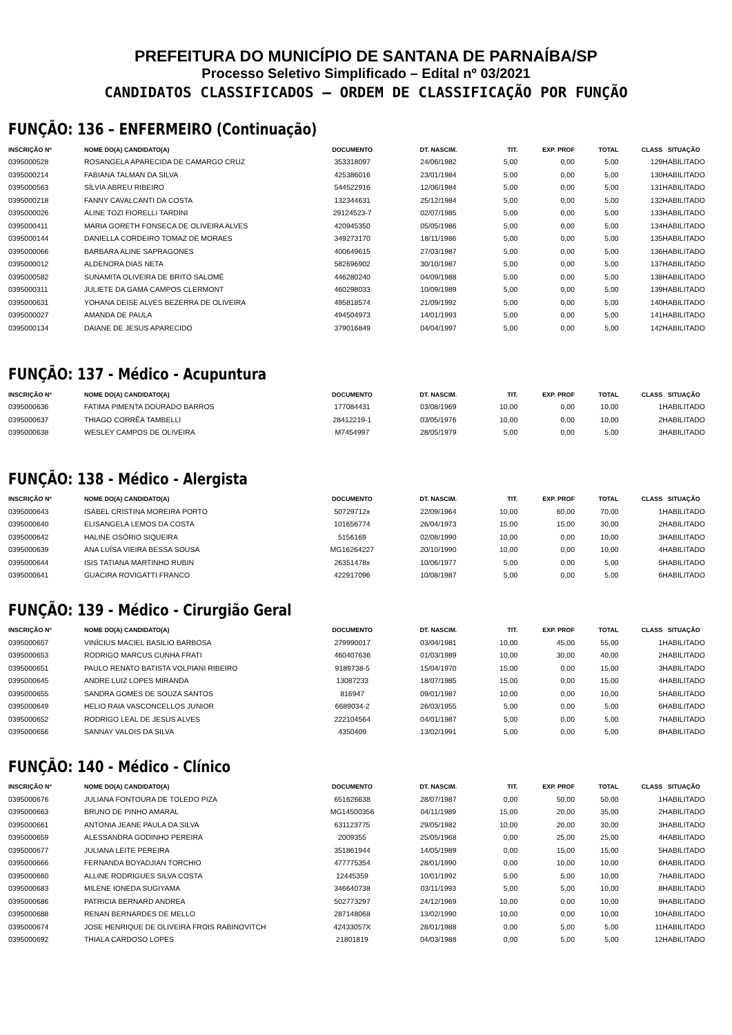PREFEITURA DO MUNICÍPIO DE SANTANA DE PARNAÍBA/SP
Processo Seletivo Simplificado – Edital nº 03/2021
CANDIDATOS CLASSIFICADOS – ORDEM DE CLASSIFICAÇÃO POR FUNÇÃO
FUNÇÃO: 136 – ENFERMEIRO (Continuação)
| INSCRIÇÃO Nº | NOME DO(A) CANDIDATO(A) | DOCUMENTO | DT. NASCIM. | TIT. | EXP. PROF | TOTAL | CLASS | SITUAÇÃO |
| --- | --- | --- | --- | --- | --- | --- | --- | --- |
| 0395000528 | ROSANGELA APARECIDA DE CAMARGO CRUZ | 353318097 | 24/06/1982 | 5,00 | 0,00 | 5,00 | 129 | HABILITADO |
| 0395000214 | FABIANA TALMAN DA SILVA | 425386016 | 23/01/1984 | 5,00 | 0,00 | 5,00 | 130 | HABILITADO |
| 0395000563 | SÍLVIA ABREU RIBEIRO | 544522916 | 12/06/1984 | 5,00 | 0,00 | 5,00 | 131 | HABILITADO |
| 0395000218 | FANNY CAVALCANTI DA COSTA | 132344631 | 25/12/1984 | 5,00 | 0,00 | 5,00 | 132 | HABILITADO |
| 0395000026 | ALINE TOZI FIORELLI TARDINI | 29124523-7 | 02/07/1985 | 5,00 | 0,00 | 5,00 | 133 | HABILITADO |
| 0395000411 | MARIA GORETH FONSECA DE OLIVEIRA ALVES | 420945350 | 05/05/1986 | 5,00 | 0,00 | 5,00 | 134 | HABILITADO |
| 0395000144 | DANIELLA CORDEIRO TOMAZ DE MORAES | 349273170 | 18/11/1986 | 5,00 | 0,00 | 5,00 | 135 | HABILITADO |
| 0395000066 | BARBARA ALINE SAPRAGONES | 400649615 | 27/03/1987 | 5,00 | 0,00 | 5,00 | 136 | HABILITADO |
| 0395000012 | ALDENORA DIAS NETA | 582696902 | 30/10/1987 | 5,00 | 0,00 | 5,00 | 137 | HABILITADO |
| 0395000582 | SUNAMITA OLIVEIRA DE BRITO SALOMÉ | 446280240 | 04/09/1988 | 5,00 | 0,00 | 5,00 | 138 | HABILITADO |
| 0395000311 | JULIETE DA GAMA CAMPOS CLERMONT | 460298033 | 10/09/1989 | 5,00 | 0,00 | 5,00 | 139 | HABILITADO |
| 0395000631 | YOHANA DEISE ALVES BEZERRA DE OLIVEIRA | 495818574 | 21/09/1992 | 5,00 | 0,00 | 5,00 | 140 | HABILITADO |
| 0395000027 | AMANDA DE PAULA | 494504973 | 14/01/1993 | 5,00 | 0,00 | 5,00 | 141 | HABILITADO |
| 0395000134 | DAIANE DE JESUS APARECIDO | 379016849 | 04/04/1997 | 5,00 | 0,00 | 5,00 | 142 | HABILITADO |
FUNÇÃO: 137 - Médico - Acupuntura
| INSCRIÇÃO Nº | NOME DO(A) CANDIDATO(A) | DOCUMENTO | DT. NASCIM. | TIT. | EXP. PROF | TOTAL | CLASS | SITUAÇÃO |
| --- | --- | --- | --- | --- | --- | --- | --- | --- |
| 0395000636 | FATIMA PIMENTA DOURADO BARROS | 177084431 | 03/08/1969 | 10,00 | 0,00 | 10,00 | 1 | HABILITADO |
| 0395000637 | THIAGO CORRÊA TAMBELLI | 28412219-1 | 03/05/1976 | 10,00 | 0,00 | 10,00 | 2 | HABILITADO |
| 0395000638 | WESLEY CAMPOS DE OLIVEIRA | M7454997 | 28/05/1979 | 5,00 | 0,00 | 5,00 | 3 | HABILITADO |
FUNÇÃO: 138 - Médico - Alergista
| INSCRIÇÃO Nº | NOME DO(A) CANDIDATO(A) | DOCUMENTO | DT. NASCIM. | TIT. | EXP. PROF | TOTAL | CLASS | SITUAÇÃO |
| --- | --- | --- | --- | --- | --- | --- | --- | --- |
| 0395000643 | ISABEL CRISTINA MOREIRA PORTO | 50729712x | 22/09/1964 | 10,00 | 60,00 | 70,00 | 1 | HABILITADO |
| 0395000640 | ELISANGELA LEMOS DA COSTA | 101656774 | 26/04/1973 | 15,00 | 15,00 | 30,00 | 2 | HABILITADO |
| 0395000642 | HALINE OSÓRIO SIQUEIRA | 5156169 | 02/08/1990 | 10,00 | 0,00 | 10,00 | 3 | HABILITADO |
| 0395000639 | ANA LUÍSA VIEIRA BESSA SOUSA | MG16264227 | 20/10/1990 | 10,00 | 0,00 | 10,00 | 4 | HABILITADO |
| 0395000644 | ISIS TATIANA MARTINHO RUBIN | 26351478x | 10/06/1977 | 5,00 | 0,00 | 5,00 | 5 | HABILITADO |
| 0395000641 | GUACIRA ROVIGATTI FRANCO | 422917096 | 10/08/1987 | 5,00 | 0,00 | 5,00 | 6 | HABILITADO |
FUNÇÃO: 139 - Médico - Cirurgião Geral
| INSCRIÇÃO Nº | NOME DO(A) CANDIDATO(A) | DOCUMENTO | DT. NASCIM. | TIT. | EXP. PROF | TOTAL | CLASS | SITUAÇÃO |
| --- | --- | --- | --- | --- | --- | --- | --- | --- |
| 0395000657 | VINÍCIUS MACIEL BASILIO BARBOSA | 279990017 | 03/04/1981 | 10,00 | 45,00 | 55,00 | 1 | HABILITADO |
| 0395000653 | RODRIGO MARCUS CUNHA FRATI | 460407636 | 01/03/1989 | 10,00 | 30,00 | 40,00 | 2 | HABILITADO |
| 0395000651 | PAULO RENATO BATISTA VOLPIANI RIBEIRO | 9189738-5 | 15/04/1970 | 15,00 | 0,00 | 15,00 | 3 | HABILITADO |
| 0395000645 | ANDRE LUIZ LOPES MIRANDA | 13087233 | 18/07/1985 | 15,00 | 0,00 | 15,00 | 4 | HABILITADO |
| 0395000655 | SANDRA GOMES DE SOUZA SANTOS | 816947 | 09/01/1987 | 10,00 | 0,00 | 10,00 | 5 | HABILITADO |
| 0395000649 | HELIO RAIA VASCONCELLOS JUNIOR | 6689034-2 | 26/03/1955 | 5,00 | 0,00 | 5,00 | 6 | HABILITADO |
| 0395000652 | RODRIGO LEAL DE JESUS ALVES | 222104564 | 04/01/1987 | 5,00 | 0,00 | 5,00 | 7 | HABILITADO |
| 0395000656 | SANNAY VALOIS DA SILVA | 4350409 | 13/02/1991 | 5,00 | 0,00 | 5,00 | 8 | HABILITADO |
FUNÇÃO: 140 - Médico - Clínico
| INSCRIÇÃO Nº | NOME DO(A) CANDIDATO(A) | DOCUMENTO | DT. NASCIM. | TIT. | EXP. PROF | TOTAL | CLASS | SITUAÇÃO |
| --- | --- | --- | --- | --- | --- | --- | --- | --- |
| 0395000676 | JULIANA FONTOURA DE TOLEDO PIZA | 651626638 | 28/07/1987 | 0,00 | 50,00 | 50,00 | 1 | HABILITADO |
| 0395000663 | BRUNO DE PINHO AMARAL | MG14500356 | 04/11/1989 | 15,00 | 20,00 | 35,00 | 2 | HABILITADO |
| 0395000661 | ANTONIA JEANE PAULA DA SILVA | 631123775 | 29/05/1982 | 10,00 | 20,00 | 30,00 | 3 | HABILITADO |
| 0395000659 | ALESSANDRA GODINHO PEREIRA | 2009355 | 25/05/1968 | 0,00 | 25,00 | 25,00 | 4 | HABILITADO |
| 0395000677 | JULIANA LEITE PEREIRA | 351861944 | 14/05/1989 | 0,00 | 15,00 | 15,00 | 5 | HABILITADO |
| 0395000666 | FERNANDA BOYADJIAN TORCHIO | 477775354 | 28/01/1990 | 0,00 | 10,00 | 10,00 | 6 | HABILITADO |
| 0395000660 | ALLINE RODRIGUES SILVA COSTA | 12445359 | 10/01/1992 | 5,00 | 5,00 | 10,00 | 7 | HABILITADO |
| 0395000683 | MILENE IONEDA SUGIYAMA | 346640738 | 03/11/1993 | 5,00 | 5,00 | 10,00 | 8 | HABILITADO |
| 0395000686 | PATRICIA BERNARD ANDREA | 502773297 | 24/12/1969 | 10,00 | 0,00 | 10,00 | 9 | HABILITADO |
| 0395000688 | RENAN BERNARDES DE MELLO | 287148068 | 13/02/1990 | 10,00 | 0,00 | 10,00 | 10 | HABILITADO |
| 0395000674 | JOSE HENRIQUE DE OLIVEIRA FROIS RABINOVITCH | 42433057X | 28/01/1988 | 0,00 | 5,00 | 5,00 | 11 | HABILITADO |
| 0395000692 | THIALA CARDOSO LOPES | 21801819 | 04/03/1988 | 0,00 | 5,00 | 5,00 | 12 | HABILITADO |